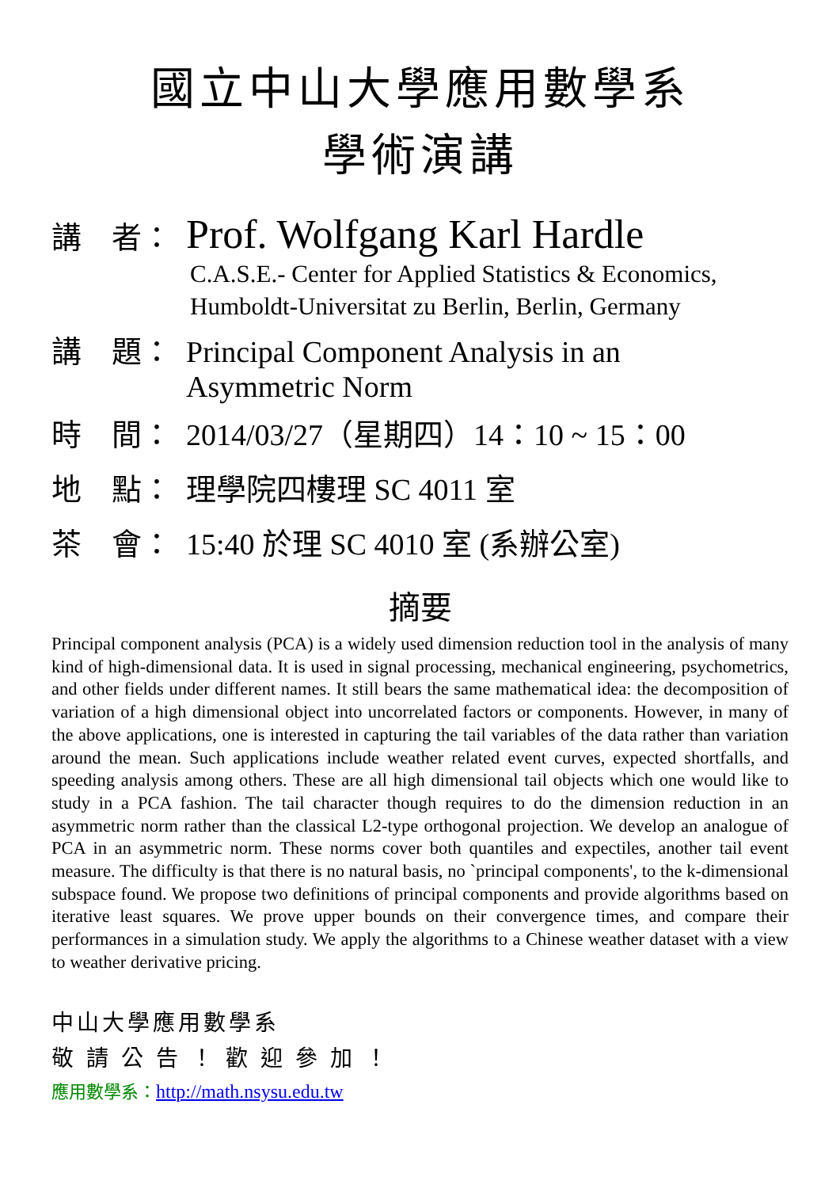國立中山大學應用數學系
學術演講
講　者： Prof. Wolfgang Karl Hardle
C.A.S.E.- Center for Applied Statistics & Economics, Humboldt-Universitat zu Berlin, Berlin, Germany
講　題： Principal Component Analysis in an
Asymmetric Norm
時　間： 2014/03/27（星期四）14：10 ~ 15：00
地　點： 理學院四樓理 SC 4011 室
茶　會： 15:40 於理 SC 4010 室 (系辦公室)
摘要
Principal component analysis (PCA) is a widely used dimension reduction tool in the analysis of many kind of high-dimensional data. It is used in signal processing, mechanical engineering, psychometrics, and other fields under different names. It still bears the same mathematical idea: the decomposition of variation of a high dimensional object into uncorrelated factors or components. However, in many of the above applications, one is interested in capturing the tail variables of the data rather than variation around the mean. Such applications include weather related event curves, expected shortfalls, and speeding analysis among others. These are all high dimensional tail objects which one would like to study in a PCA fashion. The tail character though requires to do the dimension reduction in an asymmetric norm rather than the classical L2-type orthogonal projection. We develop an analogue of PCA in an asymmetric norm. These norms cover both quantiles and expectiles, another tail event measure. The difficulty is that there is no natural basis, no `principal components', to the k-dimensional subspace found. We propose two definitions of principal components and provide algorithms based on iterative least squares. We prove upper bounds on their convergence times, and compare their performances in a simulation study. We apply the algorithms to a Chinese weather dataset with a view to weather derivative pricing.
中山大學應用數學系
敬請公告！歡迎參加！
應用數學系：http://math.nsysu.edu.tw